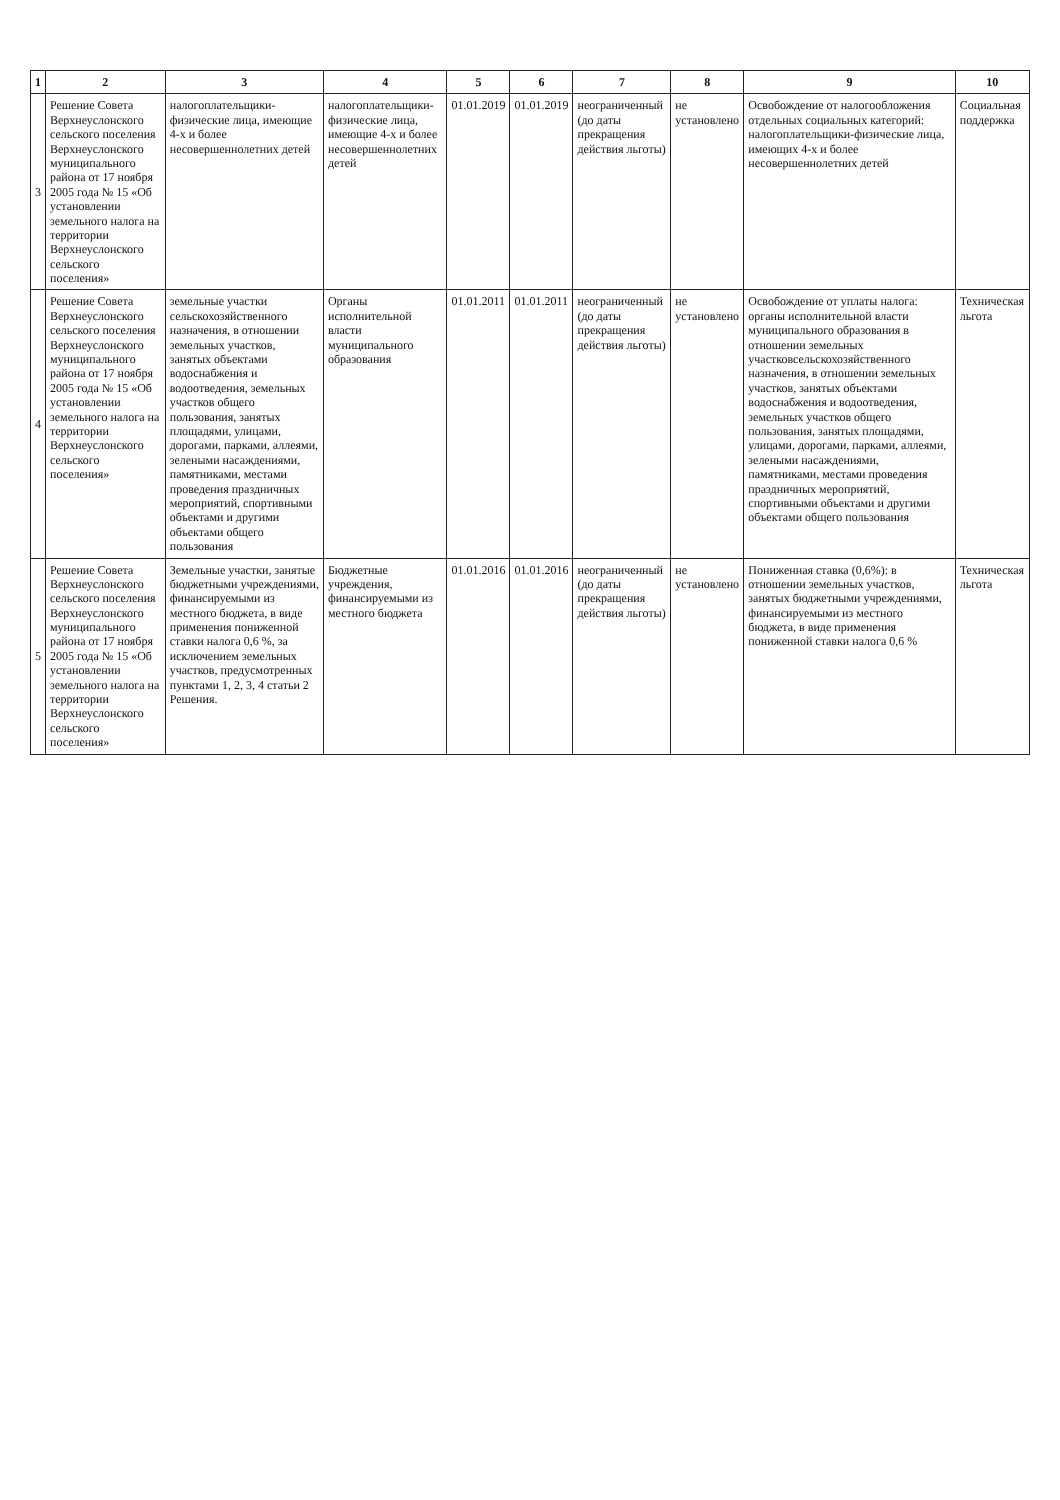| 1 | 2 | 3 | 4 | 5 | 6 | 7 | 8 | 9 | 10 |
| --- | --- | --- | --- | --- | --- | --- | --- | --- | --- |
| 3 | Решение Совета Верхнеуслонского сельского поселения Верхнеуслонского муниципального района от 17 ноября 2005 года № 15 «Об установлении земельного налога на территории Верхнеуслонского сельского поселения» | налогоплательщики-физические лица, имеющие 4-х и более несовершеннолетних детей | налогоплательщики-физические лица, имеющие 4-х и более несовершеннолетних детей | 01.01.2019 | 01.01.2019 | неограниченный (до даты прекращения действия льготы) | не установлено | Освобождение от налогообложения отдельных социальных категорий: налогоплательщики-физические лица, имеющих 4-х и более несовершеннолетних детей | Социальная поддержка |
| 4 | Решение Совета Верхнеуслонского сельского поселения Верхнеуслонского муниципального района от 17 ноября 2005 года № 15 «Об установлении земельного налога на территории Верхнеуслонского сельского поселения» | земельные участки сельскохозяйственного назначения, в отношении земельных участков, занятых объектами водоснабжения и водоотведения, земельных участков общего пользования, занятых площадями, улицами, дорогами, парками, аллеями, зелеными насаждениями, памятниками, местами проведения праздничных мероприятий, спортивными объектами и другими объектами общего пользования | Органы исполнительной власти муниципального образования | 01.01.2011 | 01.01.2011 | неограниченный (до даты прекращения действия льготы) | не установлено | Освобождение от уплаты налога: органы исполнительной власти муниципального образования в отношении земельных участковсельскохозяйственного назначения, в отношении земельных участков, занятых объектами водоснабжения и водоотведения, земельных участков общего пользования, занятых площадями, улицами, дорогами, парками, аллеями, зелеными насаждениями, памятниками, местами проведения праздничных мероприятий, спортивными объектами и другими объектами общего пользования | Техническая льгота |
| 5 | Решение Совета Верхнеуслонского сельского поселения Верхнеуслонского муниципального района от 17 ноября 2005 года № 15 «Об установлении земельного налога на территории Верхнеуслонского сельского поселения» | Земельные участки, занятые бюджетными учреждениями, финансируемыми из местного бюджета, в виде применения пониженной ставки налога 0,6 %, за исключением земельных участков, предусмотренных пунктами 1, 2, 3, 4 статьи 2 Решения. | Бюджетные учреждения, финансируемыми из местного бюджета | 01.01.2016 | 01.01.2016 | неограниченный (до даты прекращения действия льготы) | не установлено | Пониженная ставка (0,6%): в отношении земельных участков, занятых бюджетными учреждениями, финансируемыми из местного бюджета, в виде применения пониженной ставки налога 0,6 % | Техническая льгота |